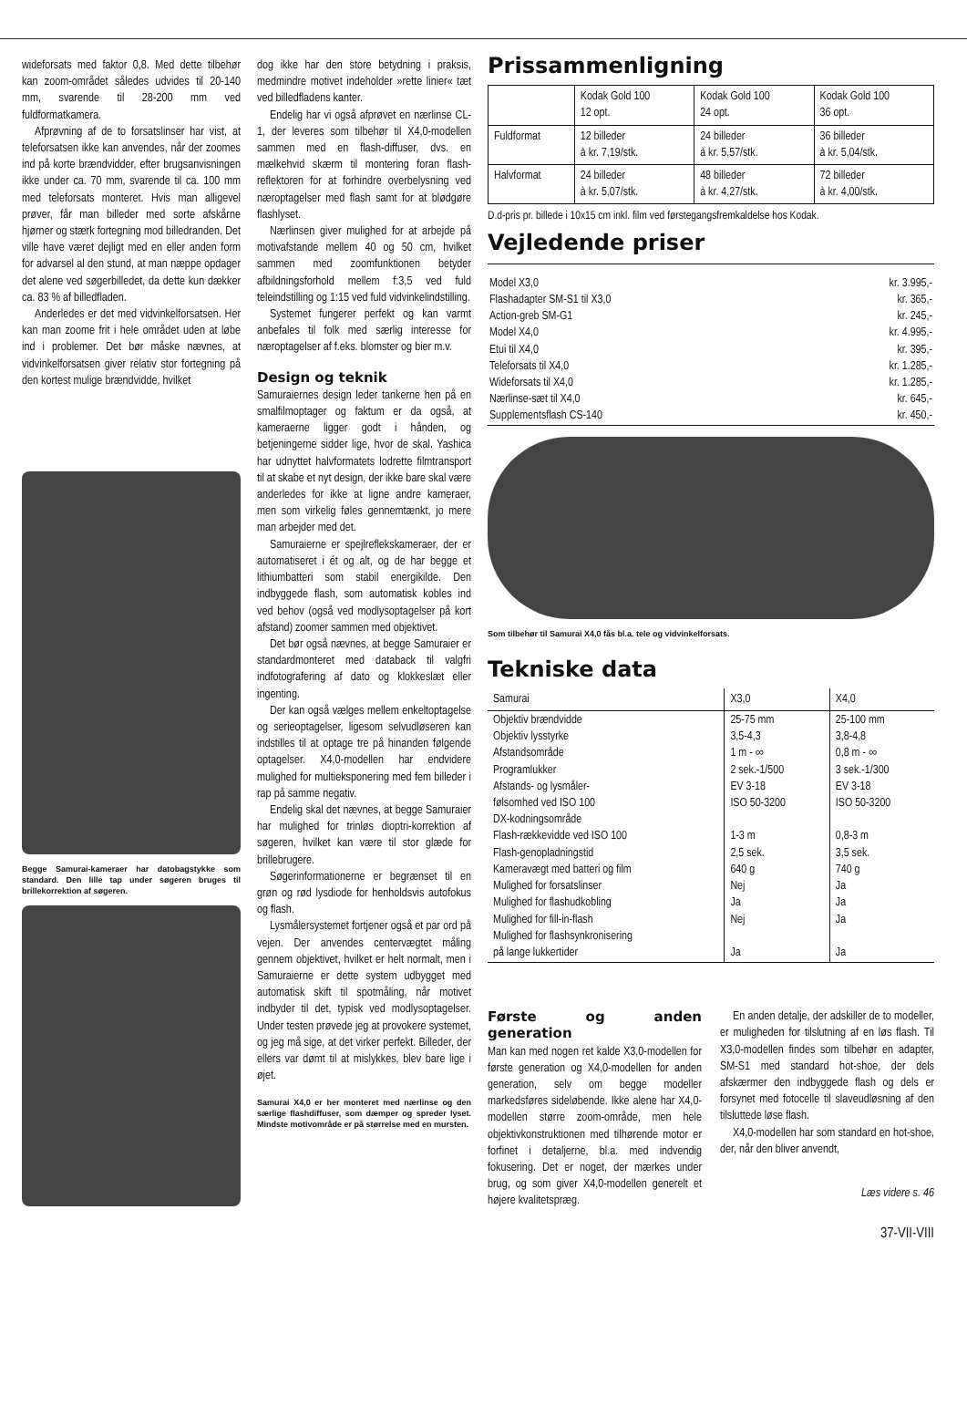wideforsats med faktor 0,8. Med dette tilbehør kan zoom-området således udvides til 20-140 mm, svarende til 28-200 mm ved fuldformatkamera.
Afprøvning af de to forsatslinser har vist, at teleforsatsen ikke kan anvendes, når der zoomes ind på korte brændvidder, efter brugsanvisningen ikke under ca. 70 mm, svarende til ca. 100 mm med teleforsats monteret. Hvis man alligevel prøver, får man billeder med sorte afskårne hjørner og stærk fortegning mod billedranden. Det ville have været dejligt med en eller anden form for advarsel al den stund, at man næppe opdager det alene ved søgerbilledet, da dette kun dækker ca. 83 % af billedfladen.
Anderledes er det med vidvinkelforsatsen. Her kan man zoome frit i hele området uden at løbe ind i problemer. Det bør måske nævnes, at vidvinkelforsatsen giver relativ stor fortegning på den kortest mulige brændvidde, hvilket
Begge Samurai-kameraer har datobagstykke som standard. Den lille tap under søgeren bruges til brillekorrektion af søgeren.
dog ikke har den store betydning i praksis, medmindre motivet indeholder »rette linier« tæt ved billedfladens kanter.
Endelig har vi også afprøvet en nærlinse CL-1, der leveres som tilbehør til X4,0-modellen sammen med en flash-diffuser, dvs. en mælkehvid skærm til montering foran flash-reflektoren for at forhindre overbelysning ved næroptagelser med flash samt for at blødgøre flashlyset.
Nærlinsen giver mulighed for at arbejde på motivafstande mellem 40 og 50 cm, hvilket sammen med zoomfunktionen betyder afbildningsforhold mellem f:3,5 ved fuld teleindstilling og 1:15 ved fuld vidvinkelindstilling.
Systemet fungerer perfekt og kan varmt anbefales til folk med særlig interesse for næroptagelser af f.eks. blomster og bier m.v.
Design og teknik
Samuraiernes design leder tankerne hen på en smalfilmoptager og faktum er da også, at kameraerne ligger godt i hånden, og betjeningerne sidder lige, hvor de skal. Yashica har udnyttet halvformatets lodrette filmtransport til at skabe et nyt design, der ikke bare skal være anderledes for ikke at ligne andre kameraer, men som virkelig føles gennemtænkt, jo mere man arbejder med det.
Samuraierne er spejlrefleks­kameraer, der er automatiseret i ét og alt, og de har begge et lithiumbatteri som stabil energikilde. Den indbyggede flash, som automatisk kobles ind ved behov (også ved modlysoptagelser på kort afstand) zoomer sammen med objektivet.
Det bør også nævnes, at begge Samuraier er standardmonteret med databack til valgfri indfotografering af dato og klokkeslæt eller ingenting.
Der kan også vælges mellem enkeltoptagelse og serieoptagelser, ligesom selvudløseren kan indstilles til at optage tre på hinanden følgende optagelser. X4,0-modellen har endvidere mulighed for multieksponering med fem billeder i rap på samme negativ.
Endelig skal det nævnes, at begge Samuraier har mulighed for trinløs dioptri-korrektion af søgeren, hvilket kan være til stor glæde for brillebrugere.
Søgerinformationerne er begrænset til en grøn og rød lysdiode for henholdsvis autofokus og flash.
Lysmålersystemet fortjener også et par ord på vejen. Der anvendes centervægtet måling gennem objektivet, hvilket er helt normalt, men i Samuraierne er dette system udbygget med automatisk skift til spotmåling, når motivet indbyder til det, typisk ved modlysoptagelser. Under testen prøvede jeg at provokere systemet, og jeg må sige, at det virker perfekt. Billeder, der ellers var dømt til at mislykkes, blev bare lige i øjet.
Samurai X4,0 er her monteret med nærlinse og den særlige flashdiffuser, som dæmper og spreder lyset. Mindste motivområde er på størrelse med en mursten.
Prissammenligning
| | Kodak Gold 100 12 opt. | Kodak Gold 100 24 opt. | Kodak Gold 100 36 opt. |
| --- | --- | --- | --- |
| Fuldformat | 12 billeder à kr. 7,19/stk. | 24 billeder à kr. 5,57/stk. | 36 billeder à kr. 5,04/stk. |
| Halvformat | 24 billeder à kr. 5,07/stk. | 48 billeder à kr. 4,27/stk. | 72 billeder à kr. 4,00/stk. |
D.d-pris pr. billede i 10x15 cm inkl. film ved førstegangsfremkaldelse hos Kodak.
Vejledende priser
| Model X3,0 | kr. 3.995,- |
| Flashadapter SM-S1 til X3,0 | kr. 365,- |
| Action-greb SM-G1 | kr. 245,- |
| Model X4,0 | kr. 4.995,- |
| Etui til X4,0 | kr. 395,- |
| Teleforsats til X4,0 | kr. 1.285,- |
| Wideforsats til X4,0 | kr. 1.285,- |
| Nærlinse-sæt til X4,0 | kr. 645,- |
| Supplementsflash CS-140 | kr. 450,- |
Som tilbehør til Samurai X4,0 fås bl.a. tele og vidvinkelforsats.
Tekniske data
| Samurai | X3,0 | X4,0 |
| --- | --- | --- |
| Objektiv brændvidde Objektiv lysstyrke Afstandsområde Programlukker Afstands- og lysmåler- følsomhed ved ISO 100 DX-kodningsområde Flash-rækkevidde ved ISO 100 Flash-genopladningstid Kameravægt med batteri og film Mulighed for forsatslinser Mulighed for flashudkobling Mulighed for fill-in-flash Mulighed for flashsynkronisering på lange lukkertider | 25-75 mm 3,5-4,3 1 m - ∞ 2 sek.-1/500 EV 3-18 ISO 50-3200 1-3 m 2,5 sek. 640 g Nej Ja Nej Ja | 25-100 mm 3,8-4,8 0,8 m - ∞ 3 sek.-1/300 EV 3-18 ISO 50-3200 0,8-3 m 3,5 sek. 740 g Ja Ja Ja Ja |
Første og anden generation
Man kan med nogen ret kalde X3,0-modellen for første generation og X4,0-modellen for anden generation, selv om begge modeller markedsføres sideløbende. Ikke alene har X4,0-modellen større zoom-område, men hele objektivkonstruktionen med tilhørende motor er forfinet i detaljerne, bl.a. med indvendig fokusering. Det er noget, der mærkes under brug, og som giver X4,0-modellen generelt et højere kvalitetspræg.
En anden detalje, der adskiller de to modeller, er muligheden for tilslutning af en løs flash. Til X3,0-modellen findes som tilbehør en adapter, SM-S1 med standard hot-shoe, der dels afskærmer den indbyggede flash og dels er forsynet med fotocelle til slaveudløsning af den tilsluttede løse flash.
X4,0-modellen har som standard en hot-shoe, der, når den bliver anvendt,
Læs videre s. 46
37-VII-VIII